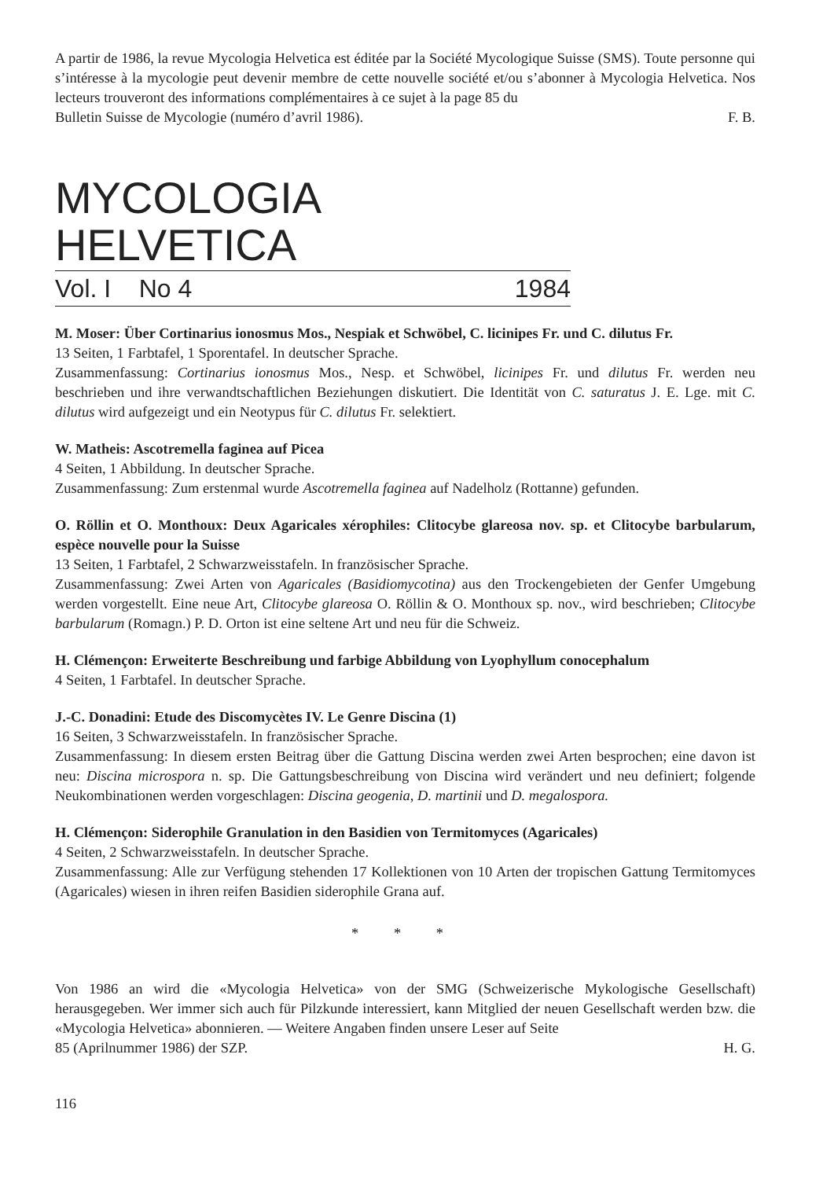A partir de 1986, la revue Mycologia Helvetica est éditée par la Société Mycologique Suisse (SMS). Toute personne qui s’intéresse à la mycologie peut devenir membre de cette nouvelle société et/ou s’abonner à Mycologia Helvetica. Nos lecteurs trouveront des informations complémentaires à ce sujet à la page 85 du
Bulletin Suisse de Mycologie (numéro d’avril 1986). F. B.
MYCOLOGIA HELVETICA
Vol. I No 4 1984
M. Moser: Über Cortinarius ionosmus Mos., Nespiak et Schwöbel, C. licinipes Fr. und C. dilutus Fr.
13 Seiten, 1 Farbtafel, 1 Sporentafel. In deutscher Sprache.
Zusammenfassung: Cortinarius ionosmus Mos., Nesp. et Schwöbel, licinipes Fr. und dilutus Fr. werden neu beschrieben und ihre verwandtschaftlichen Beziehungen diskutiert. Die Identität von C. saturatus J. E. Lge. mit C. dilutus wird aufgezeigt und ein Neotypus für C. dilutus Fr. selektiert.
W. Matheis: Ascotremella faginea auf Picea
4 Seiten, 1 Abbildung. In deutscher Sprache.
Zusammenfassung: Zum erstenmal wurde Ascotremella faginea auf Nadelholz (Rottanne) gefunden.
O. Röllin et O. Monthoux: Deux Agaricales xérophiles: Clitocybe glareosa nov. sp. et Clitocybe barbularum, espèce nouvelle pour la Suisse
13 Seiten, 1 Farbtafel, 2 Schwarzweisstafeln. In französischer Sprache.
Zusammenfassung: Zwei Arten von Agaricales (Basidiomycotina) aus den Trockengebieten der Genfer Umgebung werden vorgestellt. Eine neue Art, Clitocybe glareosa O. Röllin & O. Monthoux sp. nov., wird beschrieben; Clitocybe barbularum (Romagn.) P. D. Orton ist eine seltene Art und neu für die Schweiz.
H. Clémençon: Erweiterte Beschreibung und farbige Abbildung von Lyophyllum conocephalum
4 Seiten, 1 Farbtafel. In deutscher Sprache.
J.-C. Donadini: Etude des Discomycètes IV. Le Genre Discina (1)
16 Seiten, 3 Schwarzweisstafeln. In französischer Sprache.
Zusammenfassung: In diesem ersten Beitrag über die Gattung Discina werden zwei Arten besprochen; eine davon ist neu: Discina microspora n. sp. Die Gattungsbeschreibung von Discina wird verändert und neu definiert; folgende Neukombinationen werden vorgeschlagen: Discina geogenia, D. martinii und D. megalospora.
H. Clémençon: Siderophile Granulation in den Basidien von Termitomyces (Agaricales)
4 Seiten, 2 Schwarzweisstafeln. In deutscher Sprache.
Zusammenfassung: Alle zur Verfügung stehenden 17 Kollektionen von 10 Arten der tropischen Gattung Termitomyces (Agaricales) wiesen in ihren reifen Basidien siderophile Grana auf.
* * *
Von 1986 an wird die «Mycologia Helvetica» von der SMG (Schweizerische Mykologische Gesellschaft) herausgegeben. Wer immer sich auch für Pilzkunde interessiert, kann Mitglied der neuen Gesellschaft werden bzw. die «Mycologia Helvetica» abonnieren. — Weitere Angaben finden unsere Leser auf Seite
85 (Aprilnummer 1986) der SZP. H. G.
116